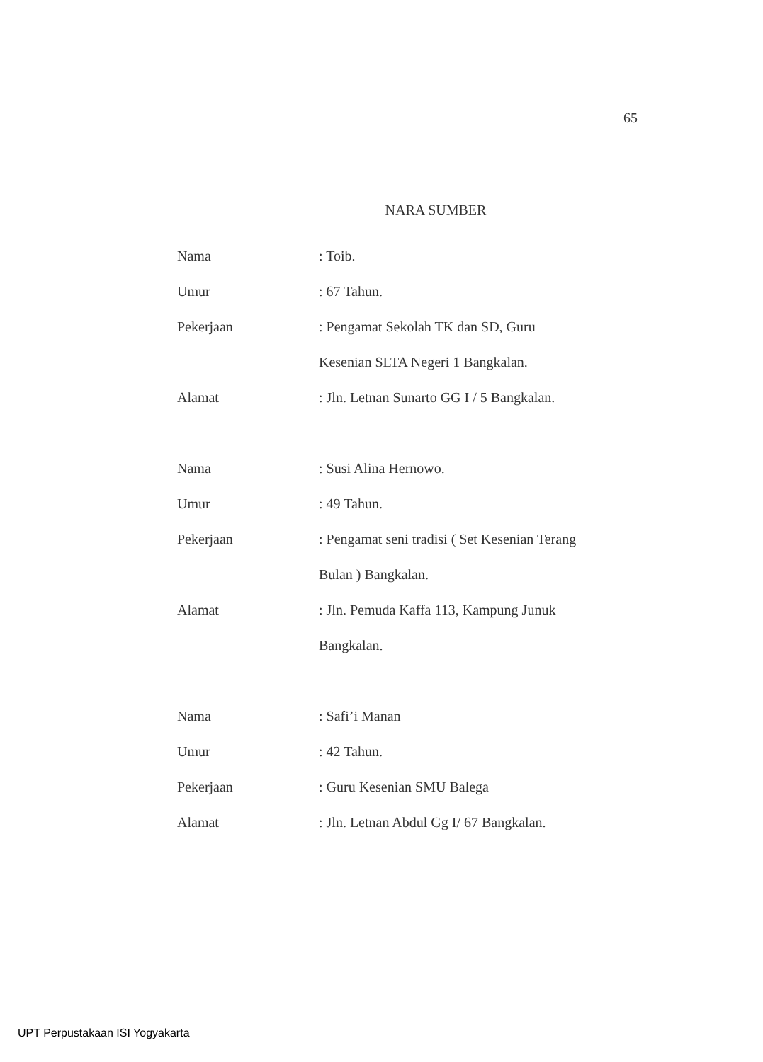65
NARA SUMBER
Nama : Toib.
Umur : 67 Tahun.
Pekerjaan : Pengamat Sekolah TK dan SD, Guru
Kesenian SLTA Negeri 1 Bangkalan.
Alamat : Jln. Letnan Sunarto GG I / 5 Bangkalan.
Nama : Susi Alina Hernowo.
Umur : 49 Tahun.
Pekerjaan : Pengamat seni tradisi ( Set Kesenian Terang
Bulan ) Bangkalan.
Alamat : Jln. Pemuda Kaffa 113, Kampung Junuk
Bangkalan.
Nama : Safi’i Manan
Umur : 42 Tahun.
Pekerjaan : Guru Kesenian SMU Balega
Alamat : Jln. Letnan Abdul Gg I/ 67 Bangkalan.
UPT Perpustakaan ISI Yogyakarta